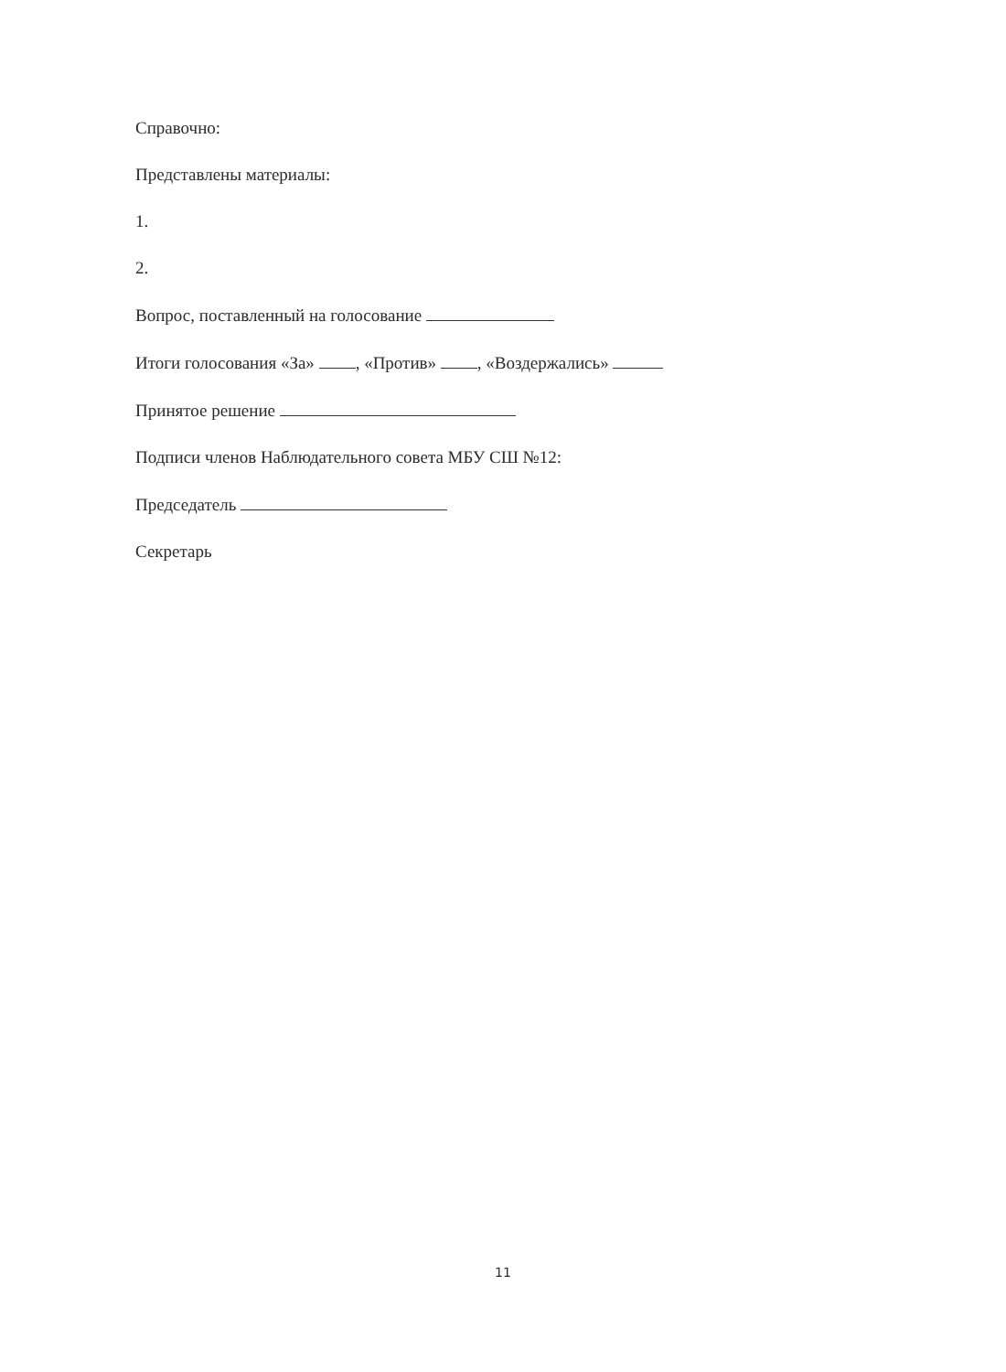Справочно:
Представлены материалы:
1.
2.
Вопрос, поставленный на голосование
Итоги голосования «За» , «Против» , «Воздержались»
Принятое решение
Подписи членов Наблюдательного совета МБУ СШ №12:
Председатель
Секретарь
11